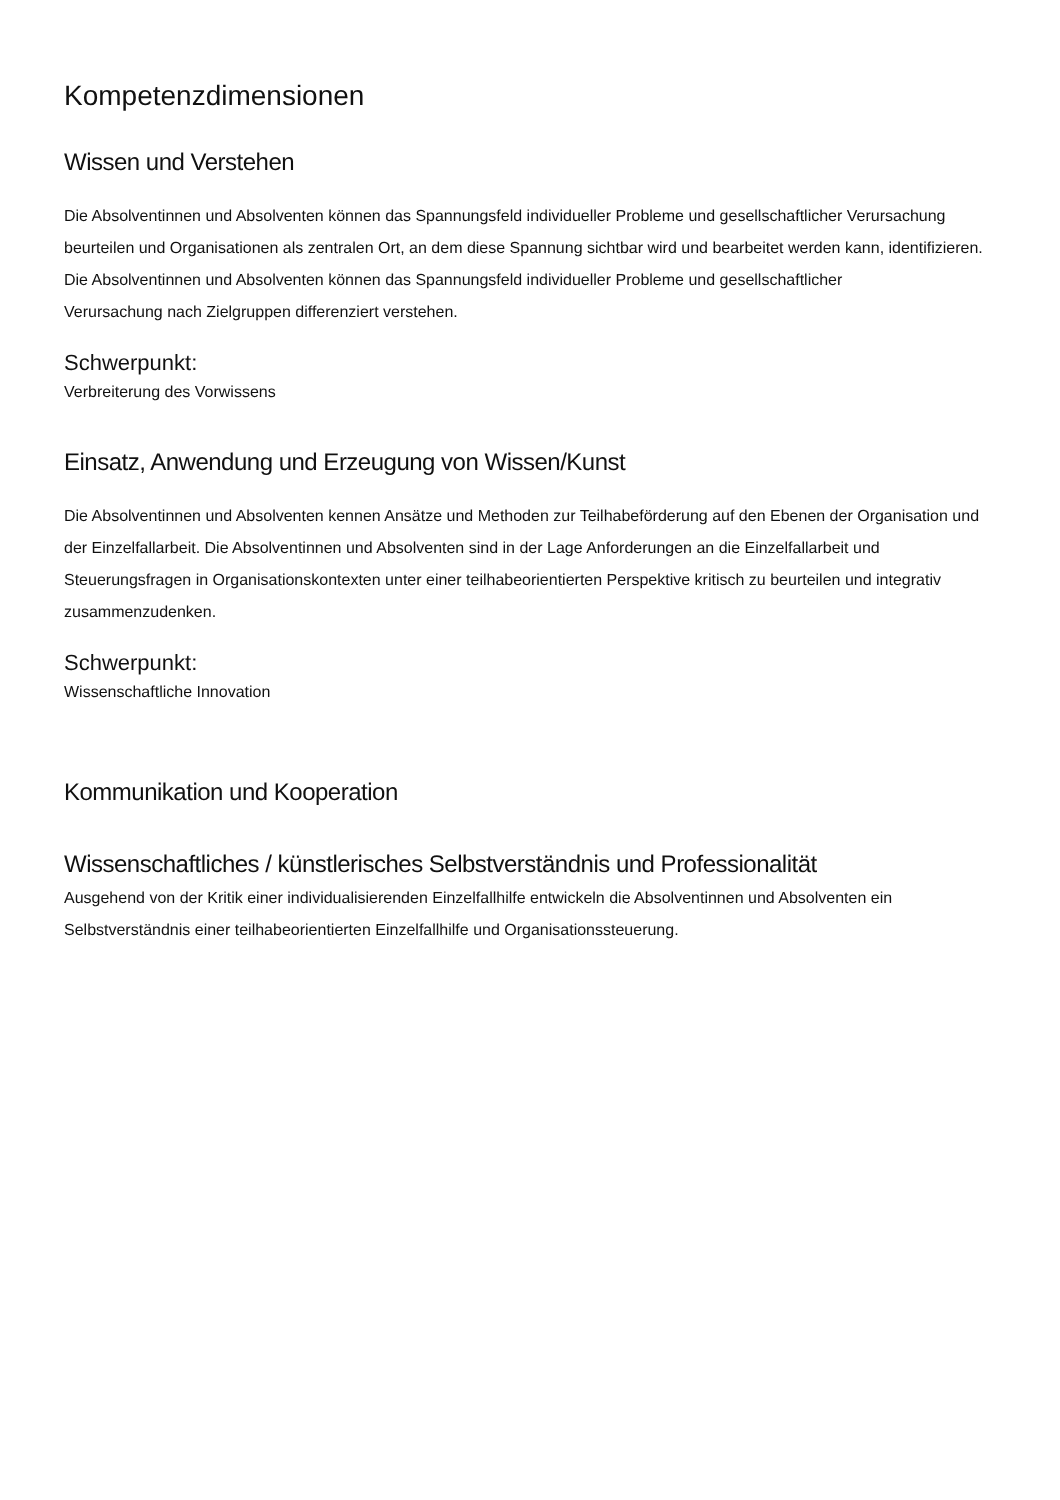Kompetenzdimensionen
Wissen und Verstehen
Die Absolventinnen und Absolventen können das Spannungsfeld individueller Probleme und gesellschaftlicher Verursachung beurteilen und Organisationen als zentralen Ort, an dem diese Spannung sichtbar wird und bearbeitet werden kann, identifizieren. Die Absolventinnen und Absolventen können das Spannungsfeld individueller Probleme und gesellschaftlicher
Verursachung nach Zielgruppen differenziert verstehen.
Schwerpunkt:
Verbreiterung des Vorwissens
Einsatz, Anwendung und Erzeugung von Wissen/Kunst
Die Absolventinnen und Absolventen kennen Ansätze und Methoden zur Teilhabeförderung auf den Ebenen der Organisation und der Einzelfallarbeit. Die Absolventinnen und Absolventen sind in der Lage Anforderungen an die Einzelfallarbeit und Steuerungsfragen in Organisationskontexten unter einer teilhabeorientierten Perspektive kritisch zu beurteilen und integrativ zusammenzudenken.
Schwerpunkt:
Wissenschaftliche Innovation
Kommunikation und Kooperation
Wissenschaftliches / künstlerisches Selbstverständnis und Professionalität
Ausgehend von der Kritik einer individualisierenden Einzelfallhilfe entwickeln die Absolventinnen und Absolventen ein Selbstverständnis einer teilhabeorientierten Einzelfallhilfe und Organisationssteuerung.